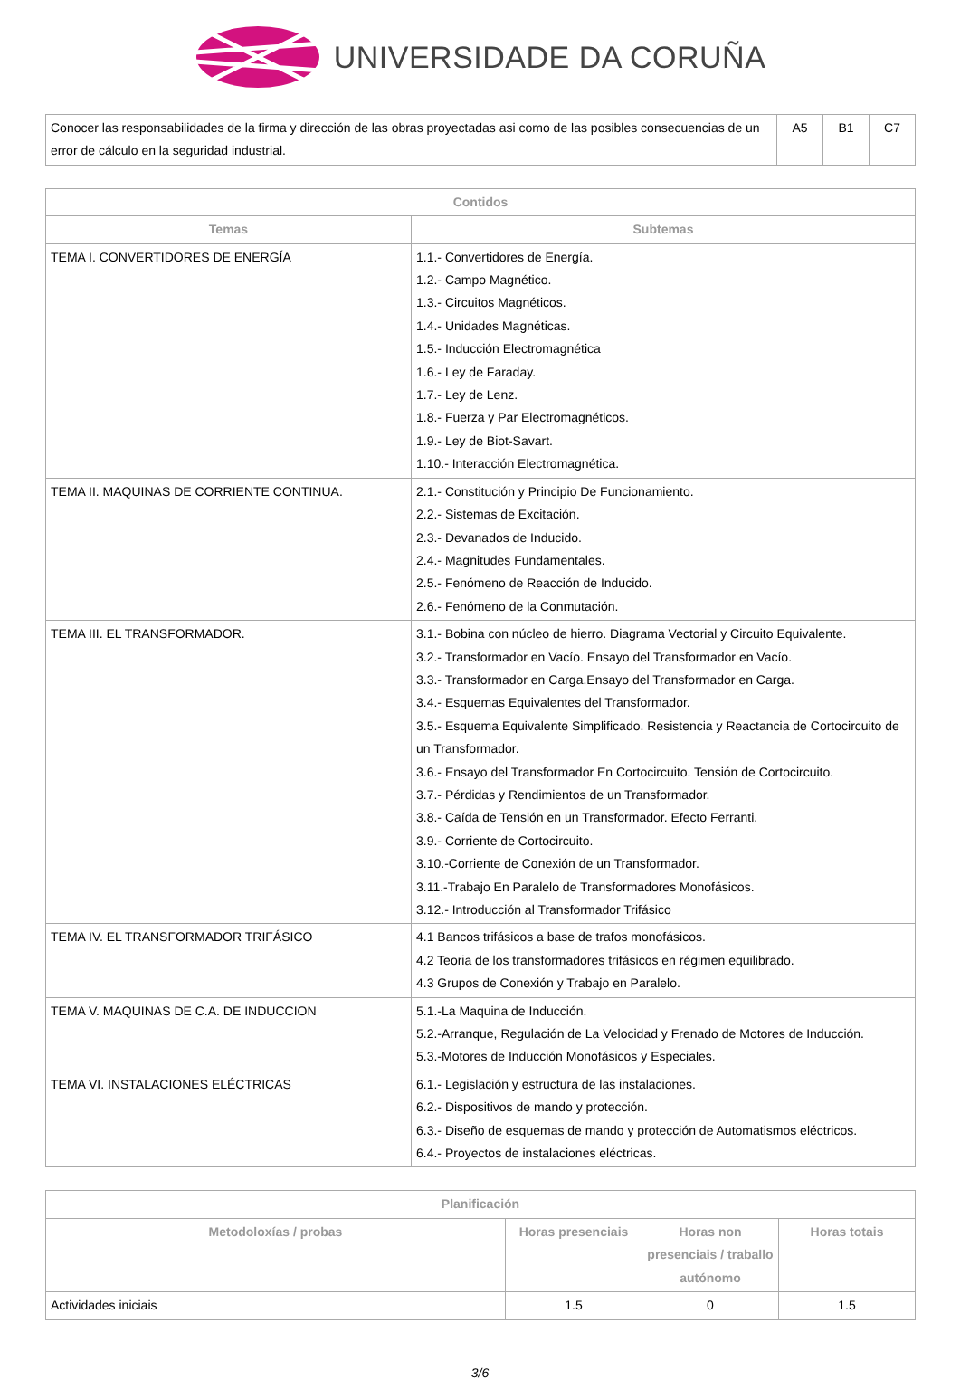UNIVERSIDADE DA CORUÑA
| Conocer las responsabilidades de la firma y dirección de las obras proyectadas asi como de las posibles consecuencias de un error de cálculo en la seguridad industrial. | A5 | B1 | C7 |
| Contidos | |
| --- | --- |
| Temas | Subtemas |
| TEMA I. CONVERTIDORES DE ENERGÍA | 1.1.- Convertidores de Energía. 1.2.- Campo Magnético. 1.3.- Circuitos Magnéticos. 1.4.- Unidades Magnéticas. 1.5.- Inducción Electromagnética 1.6.- Ley de Faraday. 1.7.- Ley de Lenz. 1.8.- Fuerza y Par Electromagnéticos. 1.9.- Ley de Biot-Savart. 1.10.- Interacción Electromagnética. |
| TEMA II. MAQUINAS DE CORRIENTE CONTINUA. | 2.1.- Constitución y Principio De Funcionamiento. 2.2.- Sistemas de Excitación. 2.3.- Devanados de Inducido. 2.4.- Magnitudes Fundamentales. 2.5.- Fenómeno de Reacción de Inducido. 2.6.- Fenómeno de la Conmutación. |
| TEMA III. EL TRANSFORMADOR. | 3.1.- Bobina con núcleo de hierro. Diagrama Vectorial y Circuito Equivalente. 3.2.- Transformador en Vacío. Ensayo del Transformador en Vacío. 3.3.- Transformador en Carga.Ensayo del Transformador en Carga. 3.4.- Esquemas Equivalentes del Transformador. 3.5.- Esquema Equivalente Simplificado. Resistencia y Reactancia de Cortocircuito de un Transformador. 3.6.- Ensayo del Transformador En Cortocircuito. Tensión de Cortocircuito. 3.7.- Pérdidas y Rendimientos de un Transformador. 3.8.- Caída de Tensión en un Transformador. Efecto Ferranti. 3.9.- Corriente de Cortocircuito. 3.10.-Corriente de Conexión de un Transformador. 3.11.-Trabajo En Paralelo de Transformadores Monofásicos. 3.12.- Introducción al Transformador Trifásico |
| TEMA IV. EL TRANSFORMADOR TRIFÁSICO | 4.1 Bancos trifásicos a base de trafos monofásicos. 4.2 Teoria de los transformadores trifásicos en régimen equilibrado. 4.3 Grupos de Conexión y Trabajo en Paralelo. |
| TEMA V. MAQUINAS DE C.A. DE INDUCCION | 5.1.-La Maquina de Inducción. 5.2.-Arranque, Regulación de La Velocidad y Frenado de Motores de Inducción. 5.3.-Motores de Inducción Monofásicos y Especiales. |
| TEMA VI. INSTALACIONES ELÉCTRICAS | 6.1.- Legislación y estructura de las instalaciones. 6.2.- Dispositivos de mando y protección. 6.3.- Diseño de esquemas de mando y protección de Automatismos eléctricos. 6.4.- Proyectos de instalaciones eléctricas. |
| Planificación | | | |
| --- | --- | --- | --- |
| Metodoloxías / probas | Horas presenciais | Horas non presenciais / traballo autónomo | Horas totais |
| Actividades iniciais | 1.5 | 0 | 1.5 |
3/6